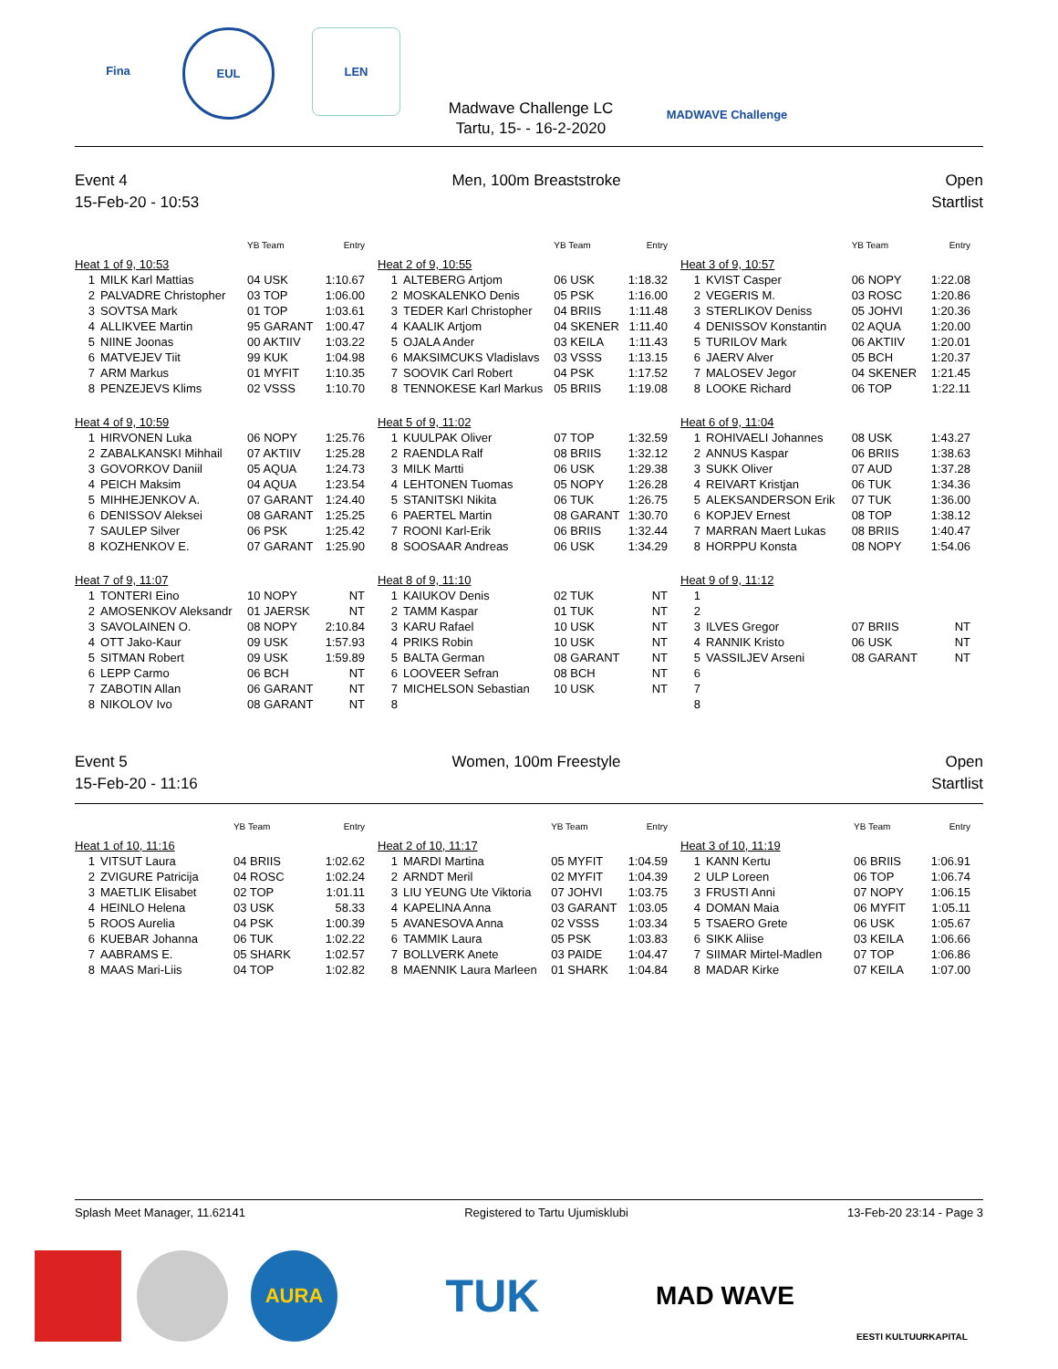Fina EUL LEN
Madwave Challenge LC
Tartu, 15- - 16-2-2020
MADWAVE Challenge
Event 4 Men, 100m Breaststroke Open
15-Feb-20 - 10:53 Startlist
| | | YB Team | Entry |
| --- | --- | --- | --- |
| Heat 1 of 9, 10:53 | | | |
| 1 | MILK Karl Mattias | 04 USK | 1:10.67 |
| 2 | PALVADRE Christopher | 03 TOP | 1:06.00 |
| 3 | SOVTSA Mark | 01 TOP | 1:03.61 |
| 4 | ALLIKVEE Martin | 95 GARANT | 1:00.47 |
| 5 | NIINE Joonas | 00 AKTIIV | 1:03.22 |
| 6 | MATVEJEV Tiit | 99 KUK | 1:04.98 |
| 7 | ARM Markus | 01 MYFIT | 1:10.35 |
| 8 | PENZEJEVS Klims | 02 VSSS | 1:10.70 |
| Heat 4 of 9, 10:59 | | | |
| 1 | HIRVONEN Luka | 06 NOPY | 1:25.76 |
| 2 | ZABALKANSKI Mihhail | 07 AKTIIV | 1:25.28 |
| 3 | GOVORKOV Daniil | 05 AQUA | 1:24.73 |
| 4 | PEICH Maksim | 04 AQUA | 1:23.54 |
| 5 | MIHHEJENKOV A. | 07 GARANT | 1:24.40 |
| 6 | DENISSOV Aleksei | 08 GARANT | 1:25.25 |
| 7 | SAULEP Silver | 06 PSK | 1:25.42 |
| 8 | KOZHENKOV E. | 07 GARANT | 1:25.90 |
| Heat 7 of 9, 11:07 | | | |
| 1 | TONTERI Eino | 10 NOPY | NT |
| 2 | AMOSENKOV Aleksandr | 01 JAERSK | NT |
| 3 | SAVOLAINEN O. | 08 NOPY | 2:10.84 |
| 4 | OTT Jako-Kaur | 09 USK | 1:57.93 |
| 5 | SITMAN Robert | 09 USK | 1:59.89 |
| 6 | LEPP Carmo | 06 BCH | NT |
| 7 | ZABOTIN Allan | 06 GARANT | NT |
| 8 | NIKOLOV Ivo | 08 GARANT | NT |
| | | YB Team | Entry |
| --- | --- | --- | --- |
| Heat 2 of 9, 10:55 | | | |
| 1 | ALTEBERG Artjom | 06 USK | 1:18.32 |
| 2 | MOSKALENKO Denis | 05 PSK | 1:16.00 |
| 3 | TEDER Karl Christopher | 04 BRIIS | 1:11.48 |
| 4 | KAALIK Artjom | 04 SKENER | 1:11.40 |
| 5 | OJALA Ander | 03 KEILA | 1:11.43 |
| 6 | MAKSIMCUKS Vladislavs | 03 VSSS | 1:13.15 |
| 7 | SOOVIK Carl Robert | 04 PSK | 1:17.52 |
| 8 | TENNOKESE Karl Markus | 05 BRIIS | 1:19.08 |
| Heat 5 of 9, 11:02 | | | |
| 1 | KUULPAK Oliver | 07 TOP | 1:32.59 |
| 2 | RAENDLA Ralf | 08 BRIIS | 1:32.12 |
| 3 | MILK Martti | 06 USK | 1:29.38 |
| 4 | LEHTONEN Tuomas | 05 NOPY | 1:26.28 |
| 5 | STANITSKI Nikita | 06 TUK | 1:26.75 |
| 6 | PAERTEL Martin | 08 GARANT | 1:30.70 |
| 7 | ROONI Karl-Erik | 06 BRIIS | 1:32.44 |
| 8 | SOOSAAR Andreas | 06 USK | 1:34.29 |
| Heat 8 of 9, 11:10 | | | |
| 1 | KAIUKOV Denis | 02 TUK | NT |
| 2 | TAMM Kaspar | 01 TUK | NT |
| 3 | KARU Rafael | 10 USK | NT |
| 4 | PRIKS Robin | 10 USK | NT |
| 5 | BALTA German | 08 GARANT | NT |
| 6 | LOOVEER Sefran | 08 BCH | NT |
| 7 | MICHELSON Sebastian | 10 USK | NT |
| 8 | | | |
| | | YB Team | Entry |
| --- | --- | --- | --- |
| Heat 3 of 9, 10:57 | | | |
| 1 | KVIST Casper | 06 NOPY | 1:22.08 |
| 2 | VEGERIS M. | 03 ROSC | 1:20.86 |
| 3 | STERLIKOV Deniss | 05 JOHVI | 1:20.36 |
| 4 | DENISSOV Konstantin | 02 AQUA | 1:20.00 |
| 5 | TURILOV Mark | 06 AKTIIV | 1:20.01 |
| 6 | JAERV Alver | 05 BCH | 1:20.37 |
| 7 | MALOSEV Jegor | 04 SKENER | 1:21.45 |
| 8 | LOOKE Richard | 06 TOP | 1:22.11 |
| Heat 6 of 9, 11:04 | | | |
| 1 | ROHIVAELI Johannes | 08 USK | 1:43.27 |
| 2 | ANNUS Kaspar | 06 BRIIS | 1:38.63 |
| 3 | SUKK Oliver | 07 AUD | 1:37.28 |
| 4 | REIVART Kristjan | 06 TUK | 1:34.36 |
| 5 | ALEKSANDERSON Erik | 07 TUK | 1:36.00 |
| 6 | KOPJEV Ernest | 08 TOP | 1:38.12 |
| 7 | MARRAN Maert Lukas | 08 BRIIS | 1:40.47 |
| 8 | HORPPU Konsta | 08 NOPY | 1:54.06 |
| Heat 9 of 9, 11:12 | | | |
| 1 | | | |
| 2 | | | |
| 3 | ILVES Gregor | 07 BRIIS | NT |
| 4 | RANNIK Kristo | 06 USK | NT |
| 5 | VASSILJEV Arseni | 08 GARANT | NT |
| 6 | | | |
| 7 | | | |
| 8 | | | |
Event 5 Women, 100m Freestyle Open
15-Feb-20 - 11:16 Startlist
| | | YB Team | Entry |
| --- | --- | --- | --- |
| Heat 1 of 10, 11:16 | | | |
| 1 | VITSUT Laura | 04 BRIIS | 1:02.62 |
| 2 | ZVIGURE Patricija | 04 ROSC | 1:02.24 |
| 3 | MAETLIK Elisabet | 02 TOP | 1:01.11 |
| 4 | HEINLO Helena | 03 USK | 58.33 |
| 5 | ROOS Aurelia | 04 PSK | 1:00.39 |
| 6 | KUEBAR Johanna | 06 TUK | 1:02.22 |
| 7 | AABRAMS E. | 05 SHARK | 1:02.57 |
| 8 | MAAS Mari-Liis | 04 TOP | 1:02.82 |
| | | YB Team | Entry |
| --- | --- | --- | --- |
| Heat 2 of 10, 11:17 | | | |
| 1 | MARDI Martina | 05 MYFIT | 1:04.59 |
| 2 | ARNDT Meril | 02 MYFIT | 1:04.39 |
| 3 | LIU YEUNG Ute Viktoria | 07 JOHVI | 1:03.75 |
| 4 | KAPELINA Anna | 03 GARANT | 1:03.05 |
| 5 | AVANESOVA Anna | 02 VSSS | 1:03.34 |
| 6 | TAMMIK Laura | 05 PSK | 1:03.83 |
| 7 | BOLLVERK Anete | 03 PAIDE | 1:04.47 |
| 8 | MAENNIK Laura Marleen | 01 SHARK | 1:04.84 |
| | | YB Team | Entry |
| --- | --- | --- | --- |
| Heat 3 of 10, 11:19 | | | |
| 1 | KANN Kertu | 06 BRIIS | 1:06.91 |
| 2 | ULP Loreen | 06 TOP | 1:06.74 |
| 3 | FRUSTI Anni | 07 NOPY | 1:06.15 |
| 4 | DOMAN Maia | 06 MYFIT | 1:05.11 |
| 5 | TSAERO Grete | 06 USK | 1:05.67 |
| 6 | SIKK Aliise | 03 KEILA | 1:06.66 |
| 7 | SIIMAR Mirtel-Madlen | 07 TOP | 1:06.86 |
| 8 | MADAR Kirke | 07 KEILA | 1:07.00 |
Splash Meet Manager, 11.62141 Registered to Tartu Ujumisklubi 13-Feb-20 23:14 - Page 3
AURA TUK MAD WAVE EESTI KULTUURKAPITAL